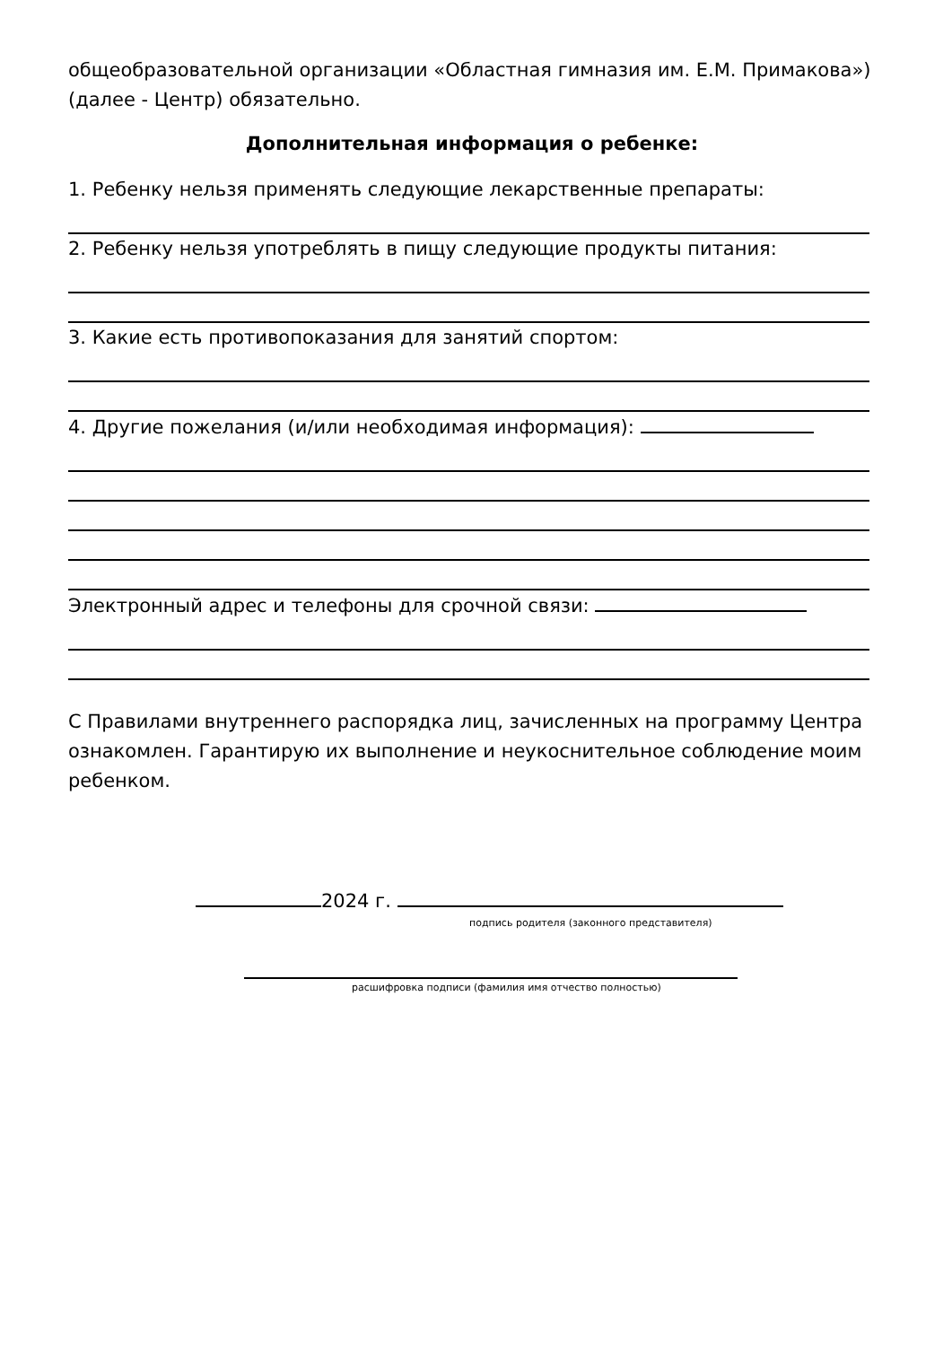общеобразовательной организации «Областная гимназия им. Е.М. Примакова»)
(далее - Центр) обязательно.
Дополнительная информация о ребенке:
1. Ребенку нельзя применять следующие лекарственные препараты:
2. Ребенку нельзя употреблять в пищу следующие продукты питания:
3. Какие есть противопоказания для занятий спортом:
4. Другие пожелания (и/или необходимая информация):
Электронный адрес и телефоны для срочной связи:
С Правилами внутреннего распорядка лиц, зачисленных на программу Центра ознакомлен. Гарантирую их выполнение и неукоснительное соблюдение моим ребенком.
2024 г.
подпись родителя (законного представителя)
расшифровка подписи (фамилия имя отчество полностью)